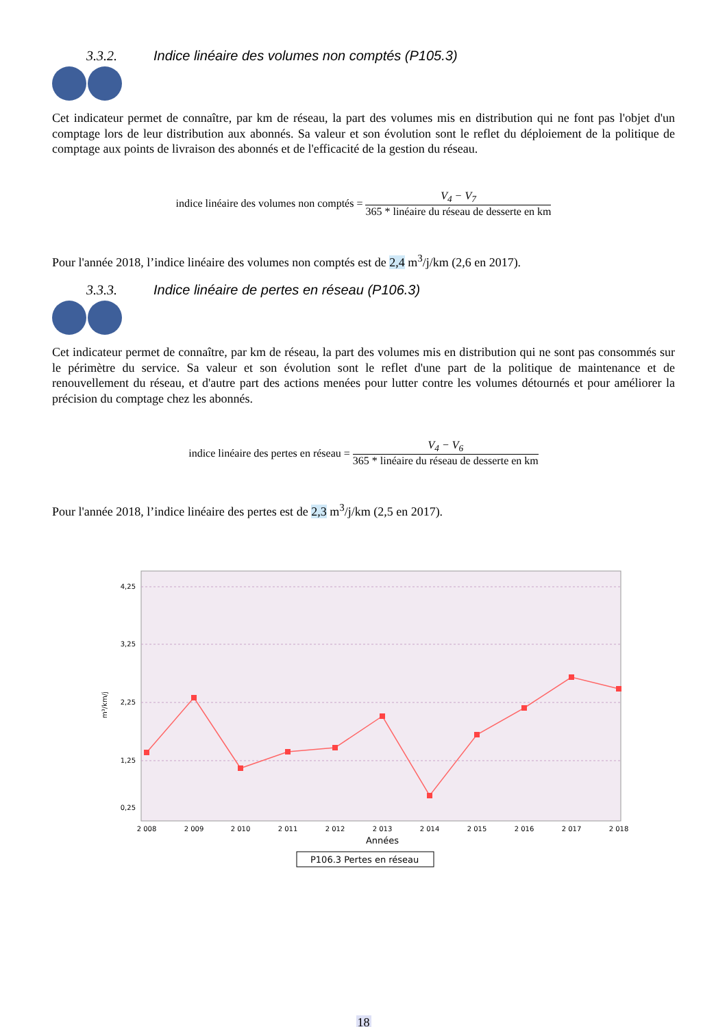3.3.2. Indice linéaire des volumes non comptés (P105.3)
Cet indicateur permet de connaître, par km de réseau, la part des volumes mis en distribution qui ne font pas l'objet d'un comptage lors de leur distribution aux abonnés. Sa valeur et son évolution sont le reflet du déploiement de la politique de comptage aux points de livraison des abonnés et de l'efficacité de la gestion du réseau.
indice linéaire des volumes non comptés = V<sub>4</sub> − V<sub>7</sub> 365 * linéaire du réseau de desserte en km
Pour l'année 2018, l’indice linéaire des volumes non comptés est de 2,4 m<sup>3</sup>/j/km (2,6 en 2017).
3.3.3. Indice linéaire de pertes en réseau (P106.3)
Cet indicateur permet de connaître, par km de réseau, la part des volumes mis en distribution qui ne sont pas consommés sur le périmètre du service. Sa valeur et son évolution sont le reflet d'une part de la politique de maintenance et de renouvellement du réseau, et d'autre part des actions menées pour lutter contre les volumes détournés et pour améliorer la précision du comptage chez les abonnés.
indice linéaire des pertes en réseau = V<sub>4</sub> − V<sub>6</sub> 365 * linéaire du réseau de desserte en km
Pour l'année 2018, l’indice linéaire des pertes est de 2,3 m<sup>3</sup>/j/km (2,5 en 2017).
4,25
3,25
2,25
1,25
0,25
m³/km/j
2 008
2 009
2 010
2 011
2 012
2 013
2 014
2 015
2 016
2 017
2 018
Années
P106.3 Pertes en réseau
18